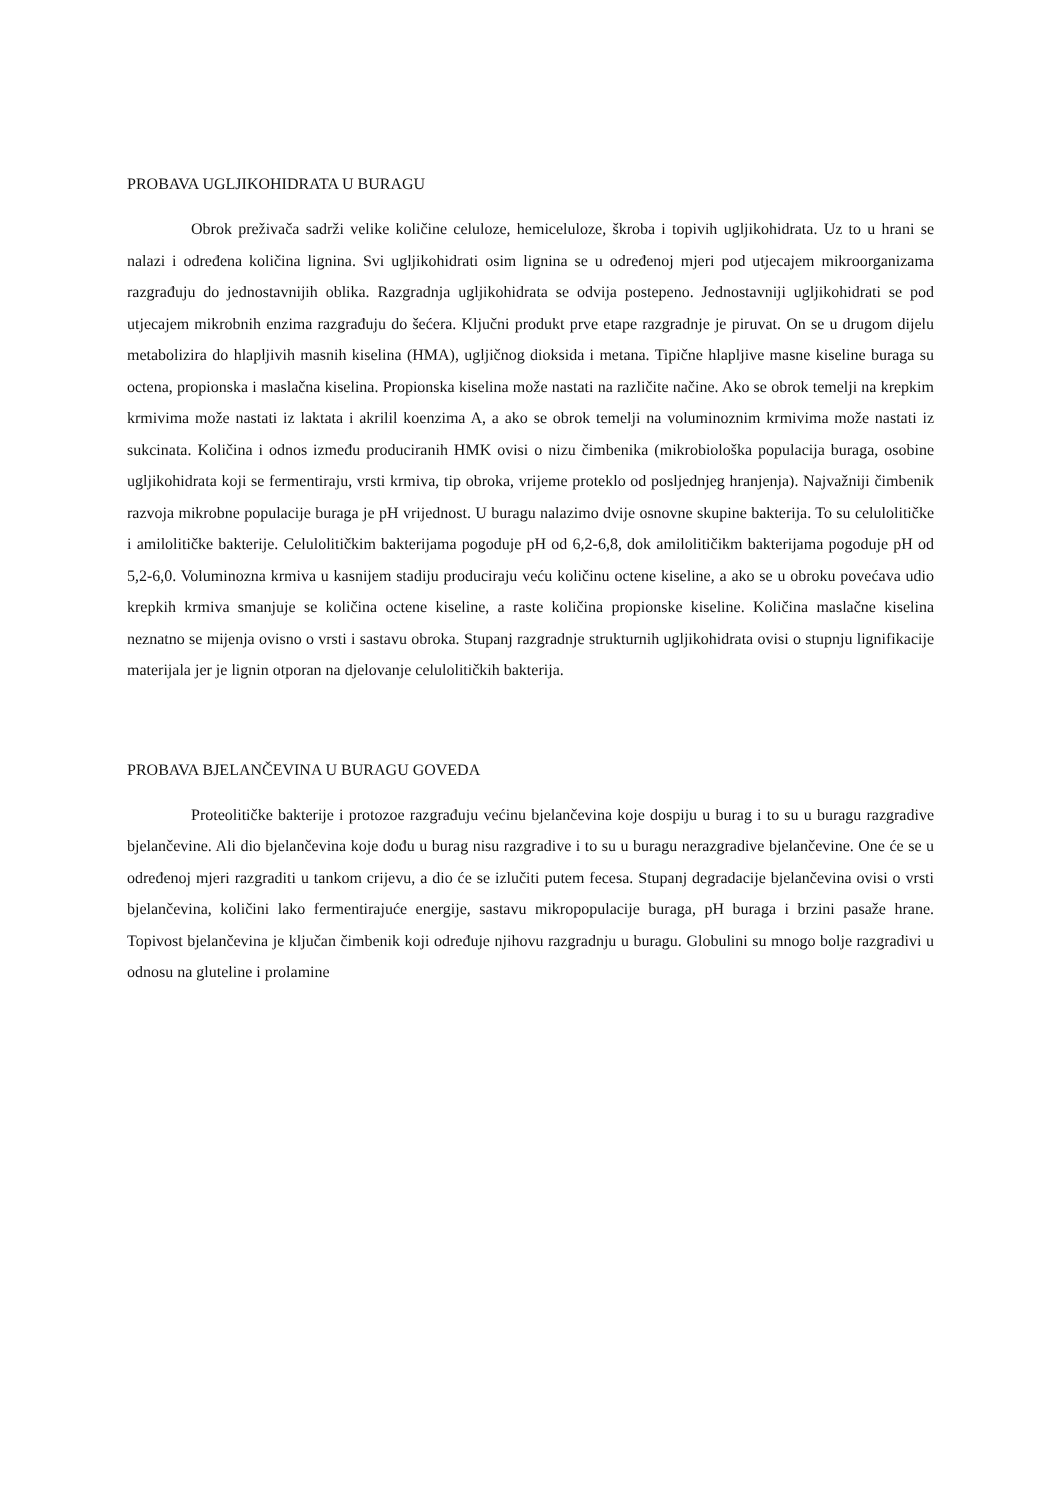PROBAVA UGLJIKOHIDRATA U BURAGU
Obrok preživača sadrži velike količine celuloze, hemiceluloze, škroba i topivih ugljikohidrata. Uz to u hrani se nalazi i određena količina lignina. Svi ugljikohidrati osim lignina se u određenoj mjeri pod utjecajem mikroorganizama razgrađuju do jednostavnijih oblika. Razgradnja ugljikohidrata se odvija postepeno. Jednostavniji ugljikohidrati se pod utjecajem mikrobnih enzima razgrađuju do šećera. Ključni produkt prve etape razgradnje je piruvat. On se u drugom dijelu metabolizira do hlapljivih masnih kiselina (HMA), ugljičnog dioksida i metana. Tipične hlapljive masne kiseline buraga su octena, propionska i maslačna kiselina. Propionska kiselina može nastati na različite načine. Ako se obrok temelji na krepkim krmivima može nastati iz laktata i akrilil koenzima A, a ako se obrok temelji na voluminoznim krmivima može nastati iz sukcinata. Količina i odnos između produciranih HMK ovisi o nizu čimbenika (mikrobiološka populacija buraga, osobine ugljikohidrata koji se fermentiraju, vrsti krmiva, tip obroka, vrijeme proteklo od posljednjeg hranjenja). Najvažniji čimbenik razvoja mikrobne populacije buraga je pH vrijednost. U buragu nalazimo dvije osnovne skupine bakterija. To su celulolitičke i amilolitičke bakterije. Celulolitičkim bakterijama pogoduje pH od 6,2-6,8, dok amilolitičikm bakterijama pogoduje pH od 5,2-6,0. Voluminozna krmiva u kasnijem stadiju produciraju veću količinu octene kiseline, a ako se u obroku povećava udio krepkih krmiva smanjuje se količina octene kiseline, a raste količina propionske kiseline. Količina maslačne kiselina neznatno se mijenja ovisno o vrsti i sastavu obroka. Stupanj razgradnje strukturnih ugljikohidrata ovisi o stupnju lignifikacije materijala jer je lignin otporan na djelovanje celulolitičkih bakterija.
PROBAVA BJELANČEVINA U BURAGU GOVEDA
Proteolitičke bakterije i protozoe razgrađuju većinu bjelančevina koje dospiju u burag i to su u buragu razgradive bjelančevine. Ali dio bjelančevina koje dođu u burag nisu razgradive i to su u buragu nerazgradive bjelančevine. One će se u određenoj mjeri razgraditi u tankom crijevu, a dio će se izlučiti putem fecesa. Stupanj degradacije bjelančevina ovisi o vrsti bjelančevina, količini lako fermentirajuće energije, sastavu mikropopulacije buraga, pH buraga i brzini pasaže hrane. Topivost bjelančevina je ključan čimbenik koji određuje njihovu razgradnju u buragu. Globulini su mnogo bolje razgradivi u odnosu na gluteline i prolamine